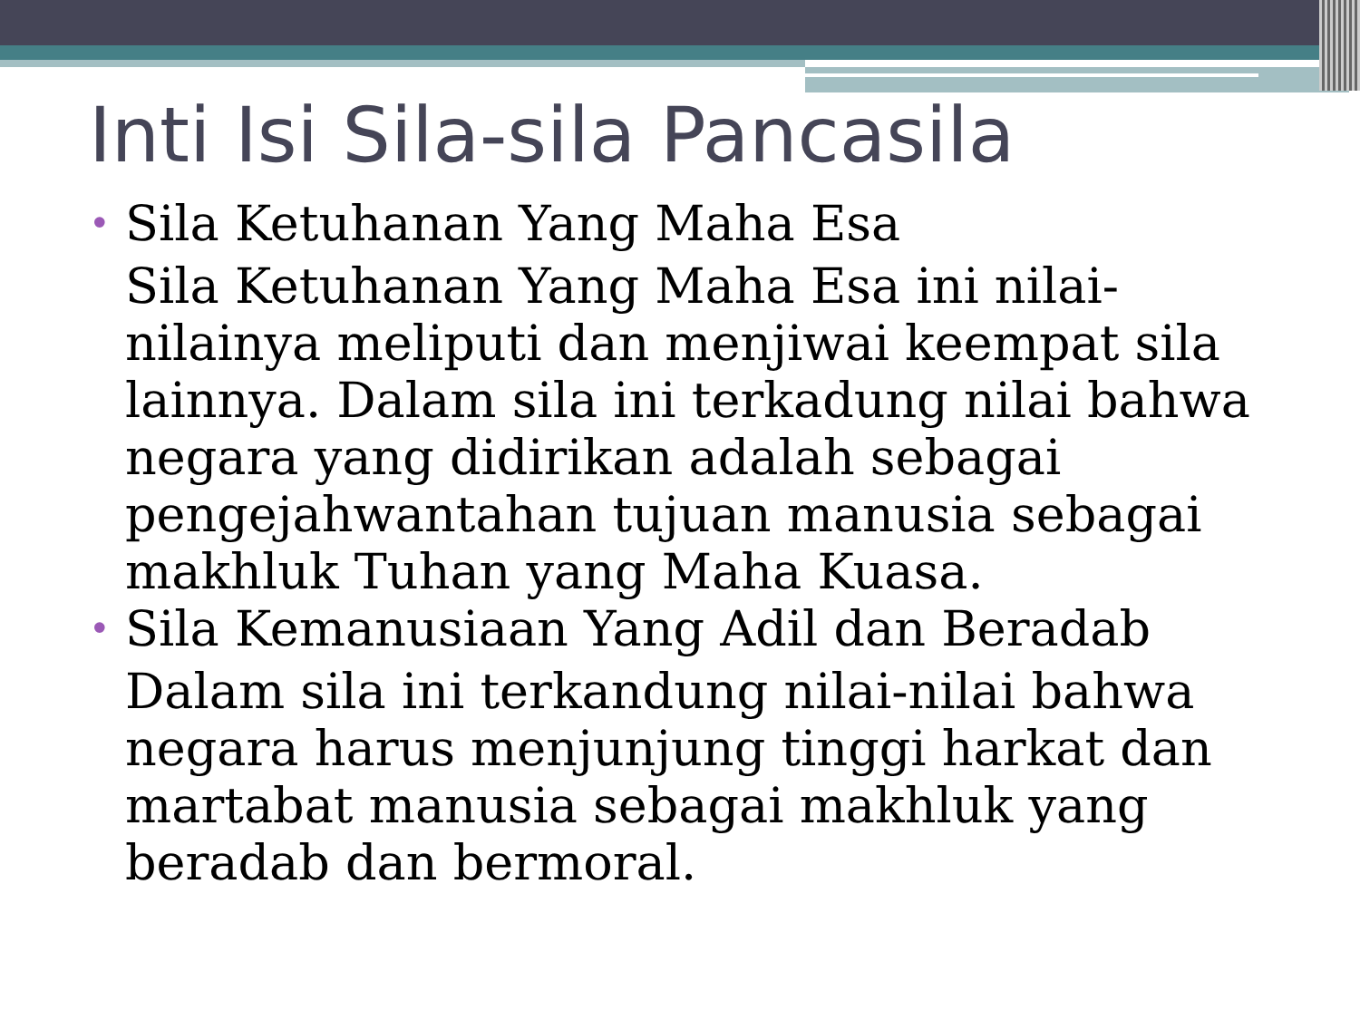Inti Isi Sila-sila Pancasila
• Sila Ketuhanan Yang Maha Esa
Sila Ketuhanan Yang Maha Esa ini nilai-nilainya meliputi dan menjiwai keempat sila lainnya. Dalam sila ini terkadung nilai bahwa negara yang didirikan adalah sebagai pengejahwantahan tujuan manusia sebagai makhluk Tuhan yang Maha Kuasa.
• Sila Kemanusiaan Yang Adil dan Beradab
Dalam sila ini terkandung nilai-nilai bahwa negara harus menjunjung tinggi harkat dan martabat manusia sebagai makhluk yang beradab dan bermoral.